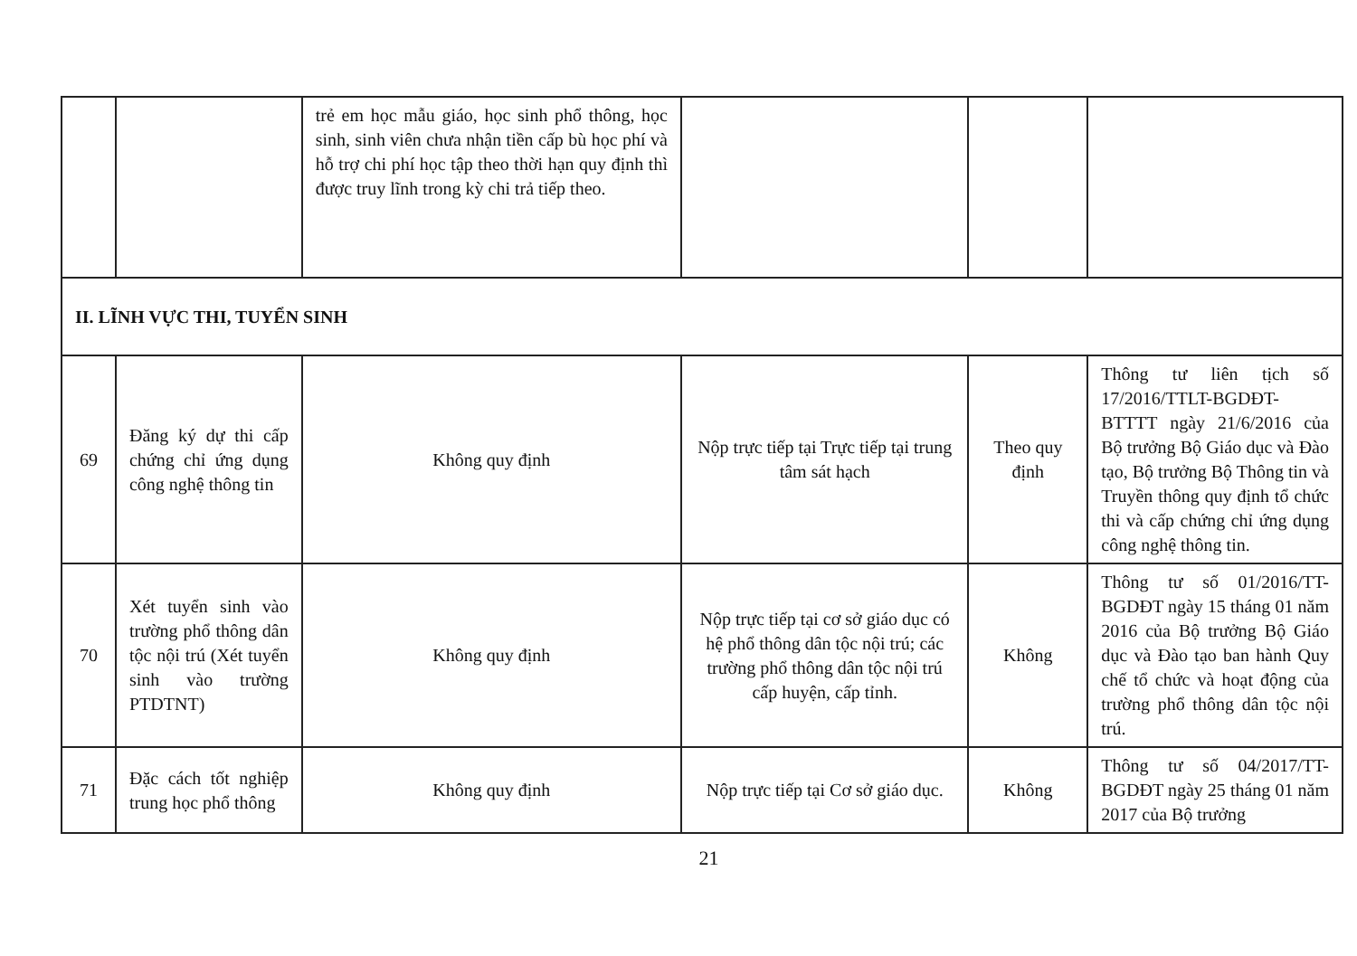| | | trẻ em học mẫu giáo, học sinh phổ thông, học sinh, sinh viên chưa nhận tiền cấp bù học phí và hỗ trợ chi phí học tập theo thời hạn quy định thì được truy lĩnh trong kỳ chi trả tiếp theo. | | | |
| II. LĨNH VỰC THI, TUYỂN SINH | | | | | |
| 69 | Đăng ký dự thi cấp chứng chỉ ứng dụng công nghệ thông tin | Không quy định | Nộp trực tiếp tại Trực tiếp tại trung tâm sát hạch | Theo quy định | Thông tư liên tịch số 17/2016/TTLT-BGDĐT-BTTTT ngày 21/6/2016 của Bộ trưởng Bộ Giáo dục và Đào tạo, Bộ trưởng Bộ Thông tin và Truyền thông quy định tổ chức thi và cấp chứng chỉ ứng dụng công nghệ thông tin. |
| 70 | Xét tuyển sinh vào trường phổ thông dân tộc nội trú (Xét tuyển sinh vào trường PTDTNT) | Không quy định | Nộp trực tiếp tại cơ sở giáo dục có hệ phổ thông dân tộc nội trú; các trường phổ thông dân tộc nội trú cấp huyện, cấp tỉnh. | Không | Thông tư số 01/2016/TT-BGDĐT ngày 15 tháng 01 năm 2016 của Bộ trưởng Bộ Giáo dục và Đào tạo ban hành Quy chế tổ chức và hoạt động của trường phổ thông dân tộc nội trú. |
| 71 | Đặc cách tốt nghiệp trung học phổ thông | Không quy định | Nộp trực tiếp tại Cơ sở giáo dục. | Không | Thông tư số 04/2017/TT-BGDĐT ngày 25 tháng 01 năm 2017 của Bộ trưởng |
21